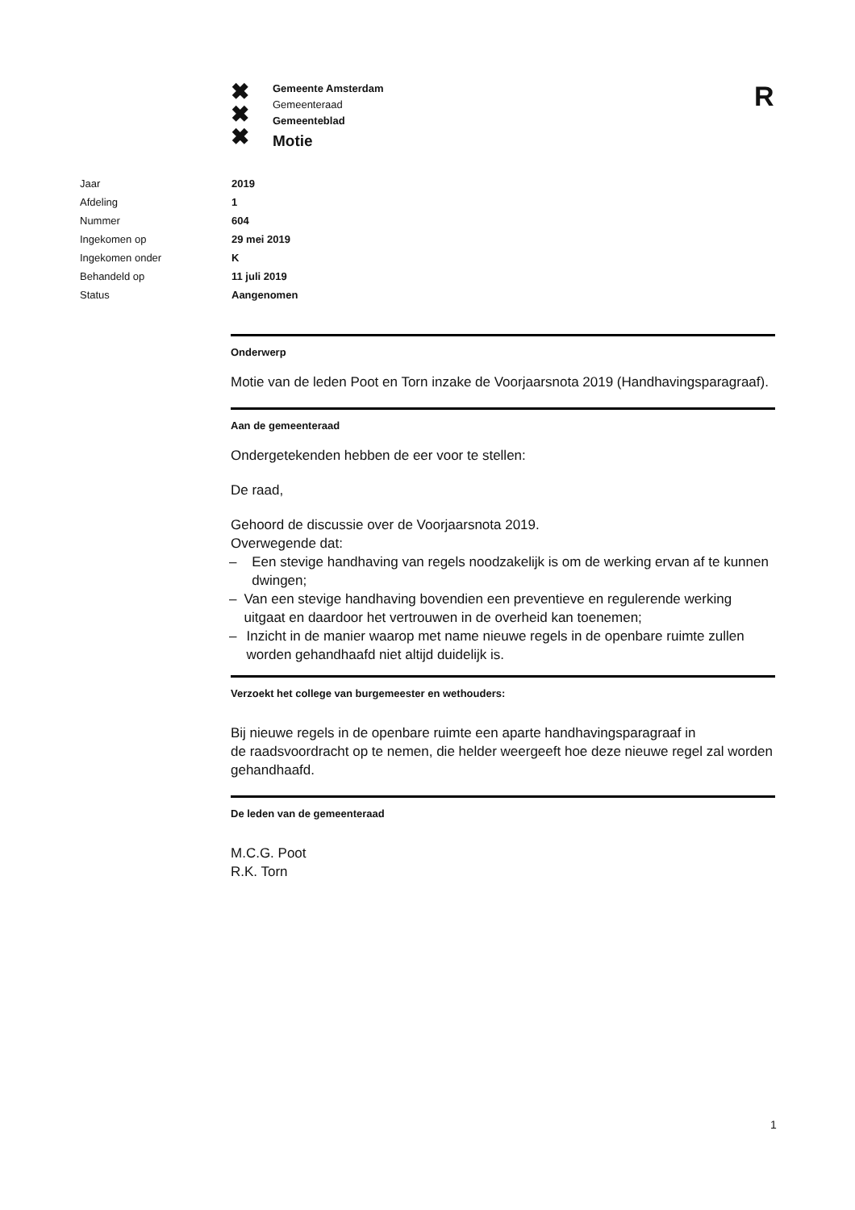✖
✖
✖
Gemeente Amsterdam
Gemeenteraad
Gemeenteblad
Motie
R
| Jaar | 2019 |
| Afdeling | 1 |
| Nummer | 604 |
| Ingekomen op | 29 mei 2019 |
| Ingekomen onder | K |
| Behandeld op | 11 juli 2019 |
| Status | Aangenomen |
Onderwerp
Motie van de leden Poot en Torn inzake de Voorjaarsnota 2019 (Handhavingsparagraaf).
Aan de gemeenteraad
Ondergetekenden hebben de eer voor te stellen:
De raad,
Gehoord de discussie over de Voorjaarsnota 2019.
Overwegende dat:
– Een stevige handhaving van regels noodzakelijk is om de werking ervan af te kunnen dwingen;
– Van een stevige handhaving bovendien een preventieve en regulerende werking uitgaat en daardoor het vertrouwen in de overheid kan toenemen;
– Inzicht in de manier waarop met name nieuwe regels in de openbare ruimte zullen worden gehandhaafd niet altijd duidelijk is.
Verzoekt het college van burgemeester en wethouders:
Bij nieuwe regels in de openbare ruimte een aparte handhavingsparagraaf in
de raadsvoordracht op te nemen, die helder weergeeft hoe deze nieuwe regel zal worden gehandhaafd.
De leden van de gemeenteraad
M.C.G. Poot
R.K. Torn
1